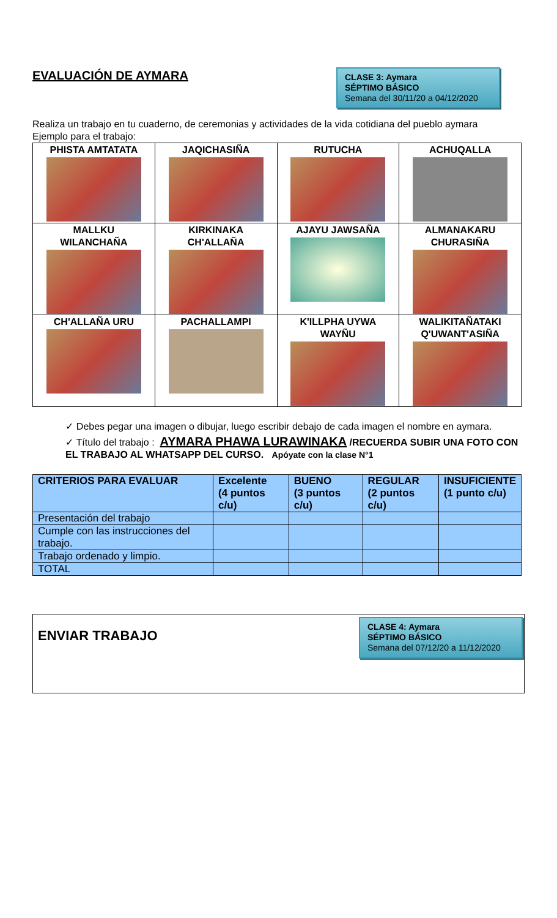EVALUACIÓN DE AYMARA
CLASE 3: Aymara
SÉPTIMO BÁSICO
Semana del 30/11/20 a 04/12/2020
Realiza un trabajo en tu cuaderno, de ceremonias y actividades de la vida cotidiana del pueblo aymara
Ejemplo para el trabajo:
| PHISTA AMTATATA | JAQICHASIÑA | RUTUCHA | ACHUQALLA |
| MALLKU WILANCHAÑA | KIRKINAKA CH'ALLAÑA | AJAYU JAWSAÑA | ALMANAKARU CHURASIÑA |
| CH'ALLAÑA URU | PACHALLAMPI | K'ILLPHA UYWA WAYÑU | WALIKITAÑATAKI Q'UWANT'ASIÑA |
✓ Debes pegar una imagen o dibujar, luego escribir debajo de cada imagen el nombre en aymara.
✓ Título del trabajo : AYMARA PHAWA LURAWINAKA /RECUERDA SUBIR UNA FOTO CON EL TRABAJO AL WHATSAPP DEL CURSO. Apóyate con la clase N°1
| CRITERIOS PARA EVALUAR | Excelente (4 puntos c/u) | BUENO (3 puntos c/u) | REGULAR (2 puntos c/u) | INSUFICIENTE (1 punto c/u) |
| --- | --- | --- | --- | --- |
| Presentación del trabajo | | | | |
| Cumple con las instrucciones del trabajo. | | | | |
| Trabajo ordenado y limpio. | | | | |
| TOTAL | | | | |
ENVIAR TRABAJO
CLASE 4: Aymara
SÉPTIMO BÁSICO
Semana del 07/12/20 a 11/12/2020